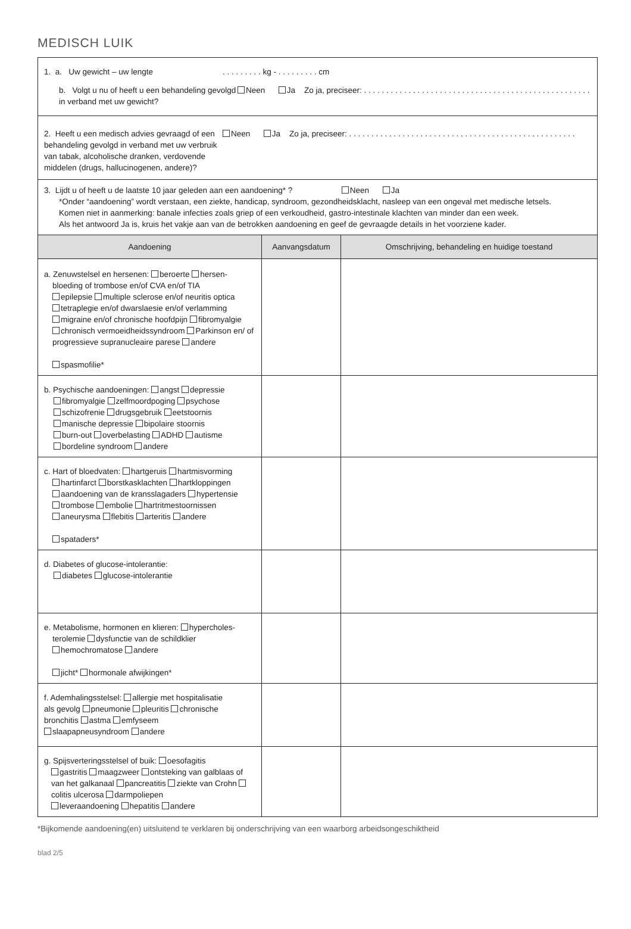MEDISCH LUIK
| 1. a. Uw gewicht – uw lengte . . . . . . . . . kg - . . . . . . . . . cm b. Volgt u nu of heeft u een behandeling gevolgd in verband met uw gewicht? Neen Ja Zo ja, preciseer: . . . . . . . . . . . . . . . . . . . . . . . . . . . . . . . . . . . . . . . . . . . . . . . . . . . | | |
| 2. Heeft u een medisch advies gevraagd of een behandeling gevolgd in verband met uw verbruik van tabak, alcoholische dranken, verdovende middelen (drugs, hallucinogenen, andere)? Neen Ja Zo ja, preciseer: . . . . . . . . . . . . . . . . . . . . . . . . . . . . . . . . . . . . . . . . . . . . . . . . . . . | | |
| 3. Lijdt u of heeft u de laatste 10 jaar geleden aan een aandoening* ? Neen Ja *Onder “aandoening” wordt verstaan, een ziekte, handicap, syndroom, gezondheidsklacht, nasleep van een ongeval met medische letsels. Komen niet in aanmerking: banale infecties zoals griep of een verkoudheid, gastro-intestinale klachten van minder dan een week. Als het antwoord Ja is, kruis het vakje aan van de betrokken aandoening en geef de gevraagde details in het voorziene kader. | | |
| Aandoening | Aanvangsdatum | Omschrijving, behandeling en huidige toestand |
| a. Zenuwstelsel en hersenen: beroerte hersen- bloeding of trombose en/of CVA en/of TIA epilepsie multiple sclerose en/of neuritis optica tetraplegie en/of dwarslaesie en/of verlamming migraine en/of chronische hoofdpijn fibromyalgie chronisch vermoeidheidssyndroom Parkinson en/ of progressieve supranucleaire parese andere spasmofilie* | | |
| b. Psychische aandoeningen: angst depressie fibromyalgie zelfmoordpoging psychose schizofrenie drugsgebruik eetstoornis manische depressie bipolaire stoornis burn-out overbelasting ADHD autisme bordeline syndroom andere | | |
| c. Hart of bloedvaten: hartgeruis hartmisvorming hartinfarct borstkasklachten hartkloppingen aandoening van de kransslagaders hypertensie trombose embolie hartritmestoornissen aneurysma flebitis arteritis andere spataders* | | |
| d. Diabetes of glucose-intolerantie: diabetes glucose-intolerantie | | |
| e. Metabolisme, hormonen en klieren: hypercholes- terolemie dysfunctie van de schildklier hemochromatose andere jicht* hormonale afwijkingen* | | |
| f. Ademhalingsstelsel: allergie met hospitalisatie als gevolg pneumonie pleuritis chronische bronchitis astma emfyseem slaapapneusyndroom andere | | |
| g. Spijsverteringsstelsel of buik: oesofagitis gastritis maagzweer ontsteking van galblaas of van het galkanaal pancreatitis ziekte van Crohn colitis ulcerosa darmpoliepen leveraandoening hepatitis andere | | |
*Bijkomende aandoening(en) uitsluitend te verklaren bij onderschrijving van een waarborg arbeidsongeschiktheid
blad 2/5